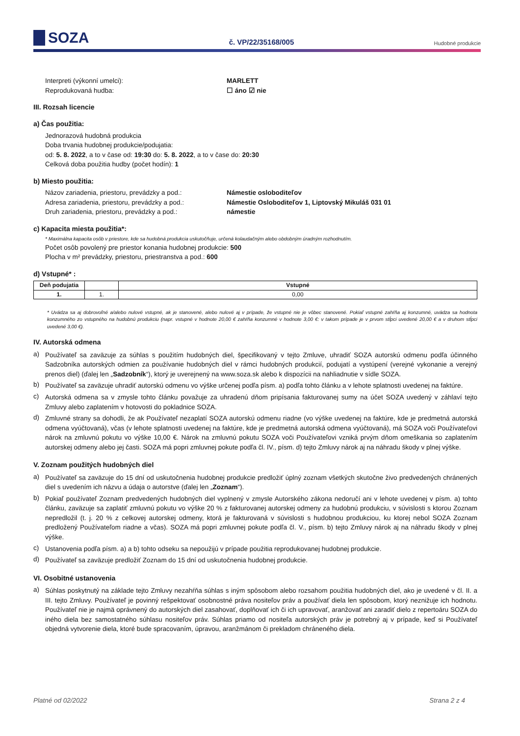SOZA
č. VP/22/35168/005
Hudobné produkcie
Interpreti (výkonní umelci): MARLETT
Reprodukovaná hudba: ☐ áno ☑ nie
III. Rozsah licencie
a) Čas použitia:
Jednorazová hudobná produkcia
Doba trvania hudobnej produkcie/podujatia:
od: 5. 8. 2022, a to v čase od: 19:30 do: 5. 8. 2022, a to v čase do: 20:30
Celková doba použitia hudby (počet hodín): 1
b) Miesto použitia:
Názov zariadenia, priestoru, prevádzky a pod.:
Námestie osloboditeľov
Adresa zariadenia, priestoru, prevádzky a pod.:
Námestie Osloboditeľov 1, Liptovský Mikuláš 031 01
Druh zariadenia, priestoru, prevádzky a pod.: námestie
c) Kapacita miesta použitia*:
* Maximálna kapacita osôb v priestore, kde sa hudobná produkcia uskutočňuje, určená kolaudačným alebo obdobným úradným rozhodnutím.
Počet osôb povolený pre priestor konania hudobnej produkcie: 500
Plocha v m² prevádzky, priestoru, priestranstva a pod.: 600
d) Vstupné* :
| Deň podujatia | | Vstupné |
| --- | --- | --- |
| 1. | 1. | 0,00 |
* Uvádza sa aj dobrovoľné a/alebo nulové vstupné, ak je stanovené, alebo nulové aj v prípade, že vstupné nie je vôbec stanovené. Pokiaľ vstupné zahŕňa aj konzumné, uvádza sa hodnota konzumného zo vstupného na hudobnú produkciu (napr. vstupné v hodnote 20,00 € zahŕňa konzumné v hodnote 3,00 €: v takom prípade je v prvom stĺpci uvedené 20,00 € a v druhom stĺpci uvedené 3,00 €).
IV. Autorská odmena
a) Používateľ sa zaväzuje za súhlas s použitím hudobných diel, špecifikovaný v tejto Zmluve, uhradiť SOZA autorskú odmenu podľa účinného Sadzobníka autorských odmien za používanie hudobných diel v rámci hudobných produkcií, podujatí a vystúpení (verejné vykonanie a verejný prenos diel) (ďalej len „Sadzobník“), ktorý je uverejnený na www.soza.sk alebo k dispozícii na nahliadnutie v sídle SOZA.
b) Používateľ sa zaväzuje uhradiť autorskú odmenu vo výške určenej podľa písm. a) podľa tohto článku a v lehote splatnosti uvedenej na faktúre.
c) Autorská odmena sa v zmysle tohto článku považuje za uhradenú dňom pripísania fakturovanej sumy na účet SOZA uvedený v záhlaví tejto Zmluvy alebo zaplatením v hotovosti do pokladnice SOZA.
d) Zmluvné strany sa dohodli, že ak Používateľ nezaplatí SOZA autorskú odmenu riadne (vo výške uvedenej na faktúre, kde je predmetná autorská odmena vyúčtovaná), včas (v lehote splatnosti uvedenej na faktúre, kde je predmetná autorská odmena vyúčtovaná), má SOZA voči Používateľovi nárok na zmluvnú pokutu vo výške 10,00 €. Nárok na zmluvnú pokutu SOZA voči Používateľovi vzniká prvým dňom omeškania so zaplatením autorskej odmeny alebo jej časti. SOZA má popri zmluvnej pokute podľa čl. IV., písm. d) tejto Zmluvy nárok aj na náhradu škody v plnej výške.
V. Zoznam použitých hudobných diel
a) Používateľ sa zaväzuje do 15 dní od uskutočnenia hudobnej produkcie predložiť úplný zoznam všetkých skutočne živo predvedených chránených diel s uvedením ich názvu a údaja o autorstve (ďalej len „Zoznam“).
b) Pokiaľ používateľ Zoznam predvedených hudobných diel vyplnený v zmysle Autorského zákona nedoručí ani v lehote uvedenej v písm. a) tohto článku, zaväzuje sa zaplatiť zmluvnú pokutu vo výške 20 % z fakturovanej autorskej odmeny za hudobnú produkciu, v súvislosti s ktorou Zoznam nepredložil (t. j. 20 % z celkovej autorskej odmeny, ktorá je fakturovaná v súvislosti s hudobnou produkciou, ku ktorej nebol SOZA Zoznam predložený Používateľom riadne a včas). SOZA má popri zmluvnej pokute podľa čl. V., písm. b) tejto Zmluvy nárok aj na náhradu škody v plnej výške.
c) Ustanovenia podľa písm. a) a b) tohto odseku sa nepoužijú v prípade použitia reprodukovanej hudobnej produkcie.
d) Používateľ sa zaväzuje predložiť Zoznam do 15 dní od uskutočnenia hudobnej produkcie.
VI. Osobitné ustanovenia
a) Súhlas poskytnutý na základe tejto Zmluvy nezahŕňa súhlas s iným spôsobom alebo rozsahom použitia hudobných diel, ako je uvedené v čl. II. a III. tejto Zmluvy. Používateľ je povinný rešpektovať osobnostné práva nositeľov práv a používať diela len spôsobom, ktorý neznižuje ich hodnotu. Používateľ nie je najmä oprávnený do autorských diel zasahovať, doplňovať ich či ich upravovať, aranžovať ani zaradiť dielo z repertoáru SOZA do iného diela bez samostatného súhlasu nositeľov práv. Súhlas priamo od nositeľa autorských práv je potrebný aj v prípade, keď si Používateľ objedná vytvorenie diela, ktoré bude spracovaním, úpravou, aranžmánom či prekladom chráneného diela.
Platné od 02/2022 Strana 2 z 4